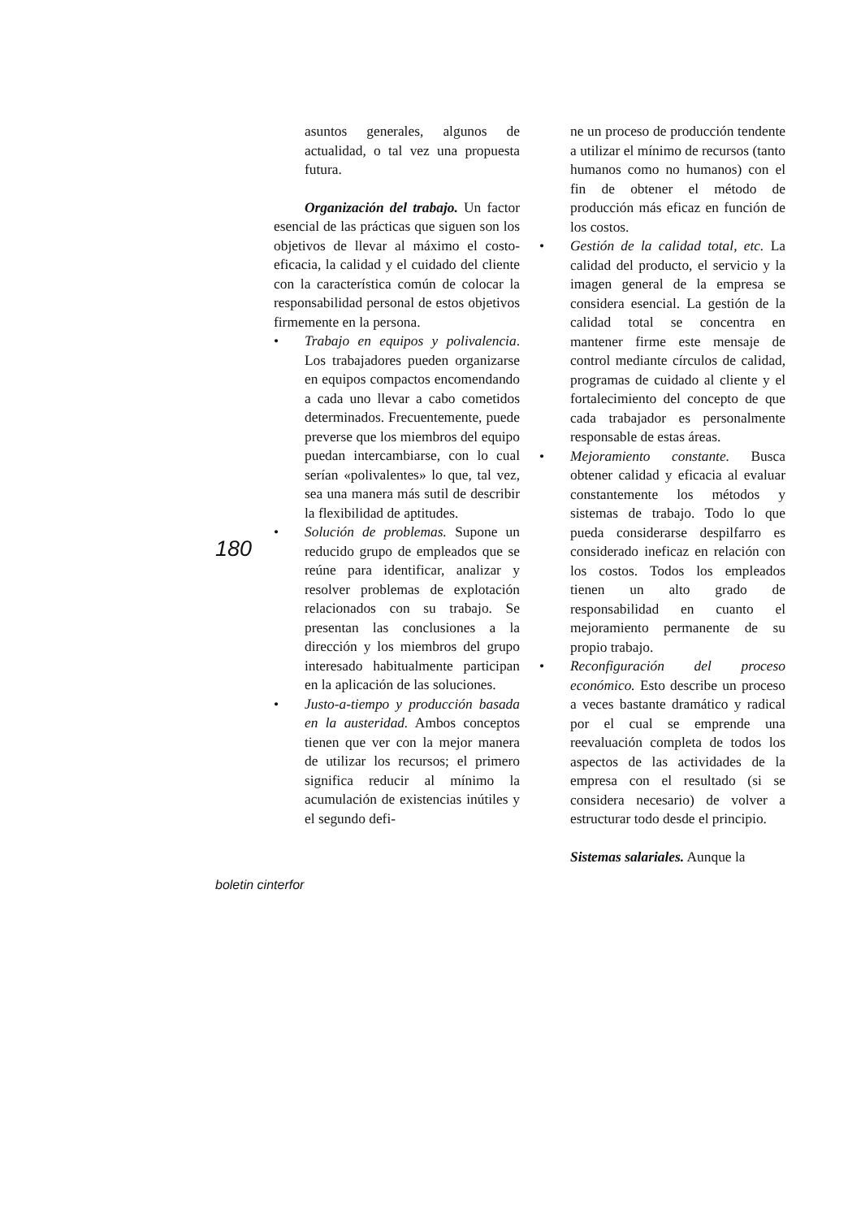asuntos generales, algunos de actualidad, o tal vez una propuesta futura.
Organización del trabajo. Un factor esencial de las prácticas que siguen son los objetivos de llevar al máximo el costo-eficacia, la calidad y el cuidado del cliente con la característica común de colocar la responsabilidad personal de estos objetivos firmemente en la persona.
• Trabajo en equipos y polivalencia. Los trabajadores pueden organizarse en equipos compactos encomendando a cada uno llevar a cabo cometidos determinados. Frecuentemente, puede preverse que los miembros del equipo puedan intercambiarse, con lo cual serían «polivalentes» lo que, tal vez, sea una manera más sutil de describir la flexibilidad de aptitudes.
• Solución de problemas. Supone un reducido grupo de empleados que se reúne para identificar, analizar y resolver problemas de explotación relacionados con su trabajo. Se presentan las conclusiones a la dirección y los miembros del grupo interesado habitualmente participan en la aplicación de las soluciones.
• Justo-a-tiempo y producción basada en la austeridad. Ambos conceptos tienen que ver con la mejor manera de utilizar los recursos; el primero significa reducir al mínimo la acumulación de existencias inútiles y el segundo defi-
ne un proceso de producción tendente a utilizar el mínimo de recursos (tanto humanos como no humanos) con el fin de obtener el método de producción más eficaz en función de los costos.
• Gestión de la calidad total, etc. La calidad del producto, el servicio y la imagen general de la empresa se considera esencial. La gestión de la calidad total se concentra en mantener firme este mensaje de control mediante círculos de calidad, programas de cuidado al cliente y el fortalecimiento del concepto de que cada trabajador es personalmente responsable de estas áreas.
• Mejoramiento constante. Busca obtener calidad y eficacia al evaluar constantemente los métodos y sistemas de trabajo. Todo lo que pueda considerarse despilfarro es considerado ineficaz en relación con los costos. Todos los empleados tienen un alto grado de responsabilidad en cuanto el mejoramiento permanente de su propio trabajo.
• Reconfiguración del proceso económico. Esto describe un proceso a veces bastante dramático y radical por el cual se emprende una reevaluación completa de todos los aspectos de las actividades de la empresa con el resultado (si se considera necesario) de volver a estructurar todo desde el principio.
Sistemas salariales. Aunque la
180
boletin cinterfor